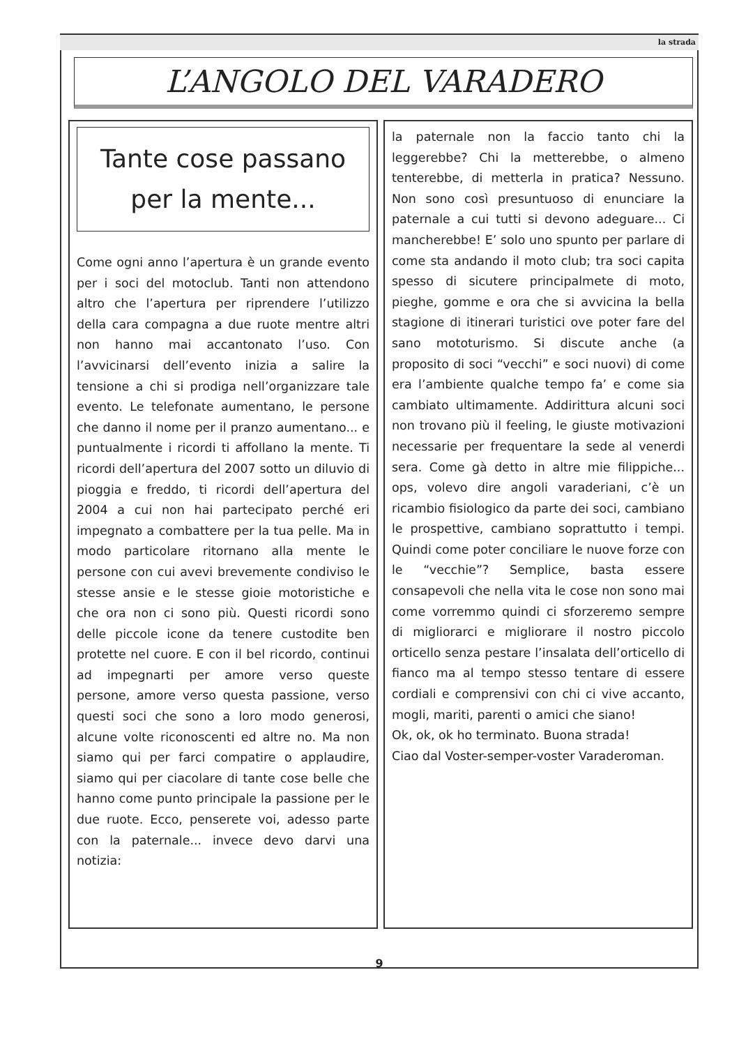la strada
L’ANGOLO DEL VARADERO
Tante cose passano per la mente...
Come ogni anno l’apertura è un grande evento per i soci del motoclub. Tanti non attendono altro che l’apertura per riprendere l’utilizzo della cara compagna a due ruote mentre altri non hanno mai accantonato l’uso. Con l’avvicinarsi dell’evento inizia a salire la tensione a chi si prodiga nell’organizzare tale evento. Le telefonate aumentano, le persone che danno il nome per il pranzo aumentano... e puntualmente i ricordi ti affollano la mente. Ti ricordi dell’apertura del 2007 sotto un diluvio di pioggia e freddo, ti ricordi dell’apertura del 2004 a cui non hai partecipato perché eri impegnato a combattere per la tua pelle. Ma in modo particolare ritornano alla mente le persone con cui avevi brevemente condiviso le stesse ansie e le stesse gioie motoristiche e che ora non ci sono più. Questi ricordi sono delle piccole icone da tenere custodite ben protette nel cuore. E con il bel ricordo, continui ad impegnarti per amore verso queste persone, amore verso questa passione, verso questi soci che sono a loro modo generosi, alcune volte riconoscenti ed altre no. Ma non siamo qui per farci compatire o applaudire, siamo qui per ciacolare di tante cose belle che hanno come punto principale la passione per le due ruote. Ecco, penserete voi, adesso parte con la paternale... invece devo darvi una notizia:
la paternale non la faccio tanto chi la leggerebbe? Chi la metterebbe, o almeno tenterebbe, di metterla in pratica? Nessuno. Non sono così presuntuoso di enunciare la paternale a cui tutti si devono adeguare... Ci mancherebbe! E’ solo uno spunto per parlare di come sta andando il moto club; tra soci capita spesso di sicutere principalmete di moto, pieghe, gomme e ora che si avvicina la bella stagione di itinerari turistici ove poter fare del sano mototurismo. Si discute anche (a proposito di soci “vecchi” e soci nuovi) di come era l’ambiente qualche tempo fa’ e come sia cambiato ultimamente. Addirittura alcuni soci non trovano più il feeling, le giuste motivazioni necessarie per frequentare la sede al venerdi sera. Come gà detto in altre mie filippiche... ops, volevo dire angoli varaderiani, c’è un ricambio fisiologico da parte dei soci, cambiano le prospettive, cambiano soprattutto i tempi. Quindi come poter conciliare le nuove forze con le “vecchie”? Semplice, basta essere consapevoli che nella vita le cose non sono mai come vorremmo quindi ci sforzeremo sempre di migliorarci e migliorare il nostro piccolo orticello senza pestare l’insalata dell’orticello di fianco ma al tempo stesso tentare di essere cordiali e comprensivi con chi ci vive accanto, mogli, mariti, parenti o amici che siano!
Ok, ok, ok ho terminato. Buona strada!
Ciao dal Voster-semper-voster Varaderoman.
9